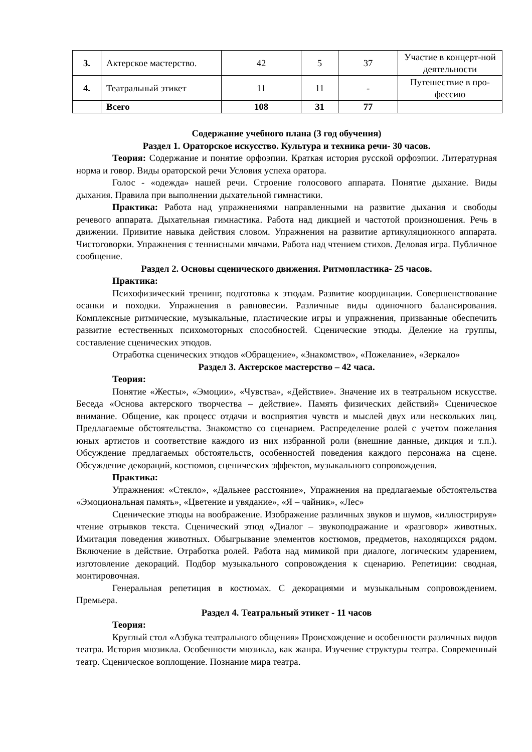| 3. | Актерское мастерство. | 42 | 5 | 37 | Участие в концерт-ной деятельности |
| 4. | Театральный этикет | 11 | 11 | - | Путешествие в про-фессию |
| | Всего | 108 | 31 | 77 | |
Содержание учебного плана (3 год обучения)
Раздел 1. Ораторское искусство. Культура и техника речи- 30 часов.
Теория: Содержание и понятие орфоэпии. Краткая история русской орфоэпии. Литературная норма и говор. Виды ораторской речи Условия успеха оратора.
Голос - «одежда» нашей речи. Строение голосового аппарата. Понятие дыхание. Виды дыхания. Правила при выполнении дыхательной гимнастики.
Практика: Работа над упражнениями направленными на развитие дыхания и свободы речевого аппарата. Дыхательная гимнастика. Работа над дикцией и частотой произношения. Речь в движении. Привитие навыка действия словом. Упражнения на развитие артикуляционного аппарата. Чистоговорки. Упражнения с теннисными мячами. Работа над чтением стихов. Деловая игра. Публичное сообщение.
Раздел 2. Основы сценического движения. Ритмопластика- 25 часов.
Практика:
Психофизический тренинг, подготовка к этюдам. Развитие координации. Совершенствование осанки и походки. Упражнения в равновесии. Различные виды одиночного балансирования. Комплексные ритмические, музыкальные, пластические игры и упражнения, призванные обеспечить развитие естественных психомоторных способностей. Сценические этюды. Деление на группы, составление сценических этюдов.
Отработка сценических этюдов «Обращение», «Знакомство», «Пожелание», «Зеркало»
Раздел 3. Актерское мастерство – 42 часа.
Теория:
Понятие «Жесты», «Эмоции», «Чувства», «Действие». Значение их в театральном искусстве. Беседа «Основа актерского творчества – действие». Память физических действий» Сценическое внимание. Общение, как процесс отдачи и восприятия чувств и мыслей двух или нескольких лиц. Предлагаемые обстоятельства. Знакомство со сценарием. Распределение ролей с учетом пожелания юных артистов и соответствие каждого из них избранной роли (внешние данные, дикция и т.п.). Обсуждение предлагаемых обстоятельств, особенностей поведения каждого персонажа на сцене. Обсуждение декораций, костюмов, сценических эффектов, музыкального сопровождения.
Практика:
Упражнения: «Стекло», «Дальнее расстояние», Упражнения на предлагаемые обстоятельства «Эмоциональная память», «Цветение и увядание», «Я – чайник», «Лес»
Сценические этюды на воображение. Изображение различных звуков и шумов, «иллюстрируя» чтение отрывков текста. Сценический этюд «Диалог – звукоподражание и «разговор» животных. Имитация поведения животных. Обыгрывание элементов костюмов, предметов, находящихся рядом. Включение в действие. Отработка ролей. Работа над мимикой при диалоге, логическим ударением, изготовление декораций. Подбор музыкального сопровождения к сценарию. Репетиции: сводная, монтировочная.
Генеральная репетиция в костюмах. С декорациями и музыкальным сопровождением. Премьера.
Раздел 4. Театральный этикет - 11 часов
Теория:
Круглый стол «Азбука театрального общения» Происхождение и особенности различных видов театра. История мюзикла. Особенности мюзикла, как жанра. Изучение структуры театра. Современный театр. Сценическое воплощение. Познание мира театра.